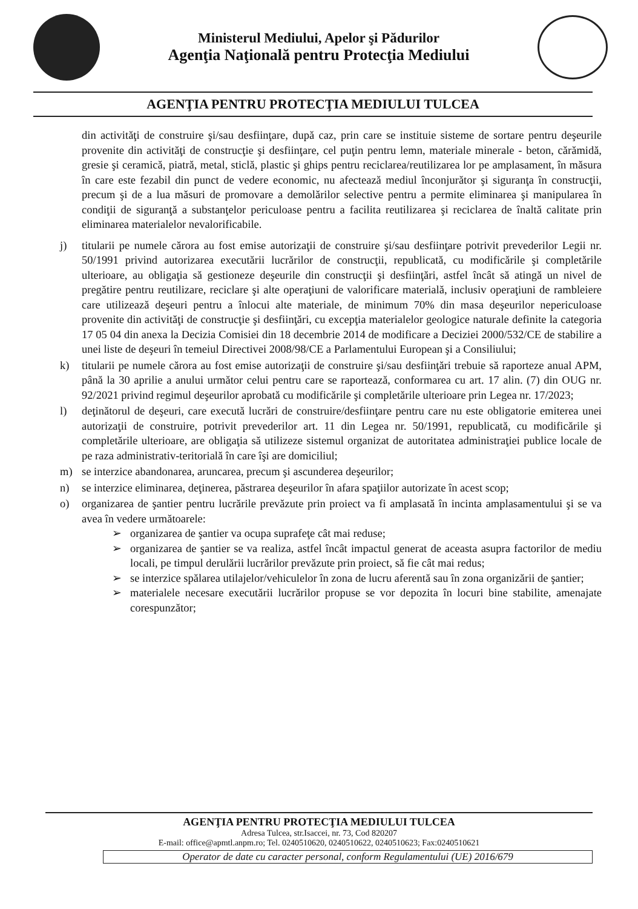Ministerul Mediului, Apelor şi Pădurilor
Agenţia Naţională pentru Protecţia Mediului
AGENŢIA PENTRU PROTECŢIA MEDIULUI TULCEA
din activităţi de construire şi/sau desfiinţare, după caz, prin care se instituie sisteme de sortare pentru deşeurile provenite din activităţi de construcţie şi desfiinţare, cel puţin pentru lemn, materiale minerale - beton, cărămidă, gresie şi ceramică, piatră, metal, sticlă, plastic şi ghips pentru reciclarea/reutilizarea lor pe amplasament, în măsura în care este fezabil din punct de vedere economic, nu afectează mediul înconjurător şi siguranţa în construcţii, precum şi de a lua măsuri de promovare a demolărilor selective pentru a permite eliminarea şi manipularea în condiţii de siguranţă a substanţelor periculoase pentru a facilita reutilizarea şi reciclarea de înaltă calitate prin eliminarea materialelor nevalorificabile.
j) titularii pe numele cărora au fost emise autorizaţii de construire şi/sau desfiinţare potrivit prevederilor Legii nr. 50/1991 privind autorizarea executării lucrărilor de construcţii, republicată, cu modificările şi completările ulterioare, au obligaţia să gestioneze deşeurile din construcţii şi desfiinţări, astfel încât să atingă un nivel de pregătire pentru reutilizare, reciclare şi alte operaţiuni de valorificare materială, inclusiv operaţiuni de rambleiere care utilizează deşeuri pentru a înlocui alte materiale, de minimum 70% din masa deşeurilor nepericuloase provenite din activităţi de construcţie şi desfiinţări, cu excepţia materialelor geologice naturale definite la categoria 17 05 04 din anexa la Decizia Comisiei din 18 decembrie 2014 de modificare a Deciziei 2000/532/CE de stabilire a unei liste de deşeuri în temeiul Directivei 2008/98/CE a Parlamentului European şi a Consiliului;
k) titularii pe numele cărora au fost emise autorizaţii de construire şi/sau desfiinţări trebuie să raporteze anual APM, până la 30 aprilie a anului următor celui pentru care se raportează, conformarea cu art. 17 alin. (7) din OUG nr. 92/2021 privind regimul deşeurilor aprobată cu modificările şi completările ulterioare prin Legea nr. 17/2023;
l) deţinătorul de deşeuri, care execută lucrări de construire/desfiinţare pentru care nu este obligatorie emiterea unei autorizaţii de construire, potrivit prevederilor art. 11 din Legea nr. 50/1991, republicată, cu modificările şi completările ulterioare, are obligaţia să utilizeze sistemul organizat de autoritatea administraţiei publice locale de pe raza administrativ-teritorială în care îşi are domiciliul;
m) se interzice abandonarea, aruncarea, precum şi ascunderea deşeurilor;
n) se interzice eliminarea, deţinerea, păstrarea deşeurilor în afara spaţiilor autorizate în acest scop;
o) organizarea de şantier pentru lucrările prevăzute prin proiect va fi amplasată în incinta amplasamentului şi se va avea în vedere următoarele:
➢ organizarea de şantier va ocupa suprafeţe cât mai reduse;
➢ organizarea de şantier se va realiza, astfel încât impactul generat de aceasta asupra factorilor de mediu locali, pe timpul derulării lucrărilor prevăzute prin proiect, să fie cât mai redus;
➢ se interzice spălarea utilajelor/vehiculelor în zona de lucru aferentă sau în zona organizării de şantier;
➢ materialele necesare executării lucrărilor propuse se vor depozita în locuri bine stabilite, amenajate corespunzător;
AGENŢIA PENTRU PROTECŢIA MEDIULUI TULCEA
Adresa Tulcea, str.Isaccei, nr. 73, Cod 820207
E-mail: office@apmtl.anpm.ro; Tel. 0240510620, 0240510622, 0240510623; Fax:0240510621
Operator de date cu caracter personal, conform Regulamentului (UE) 2016/679